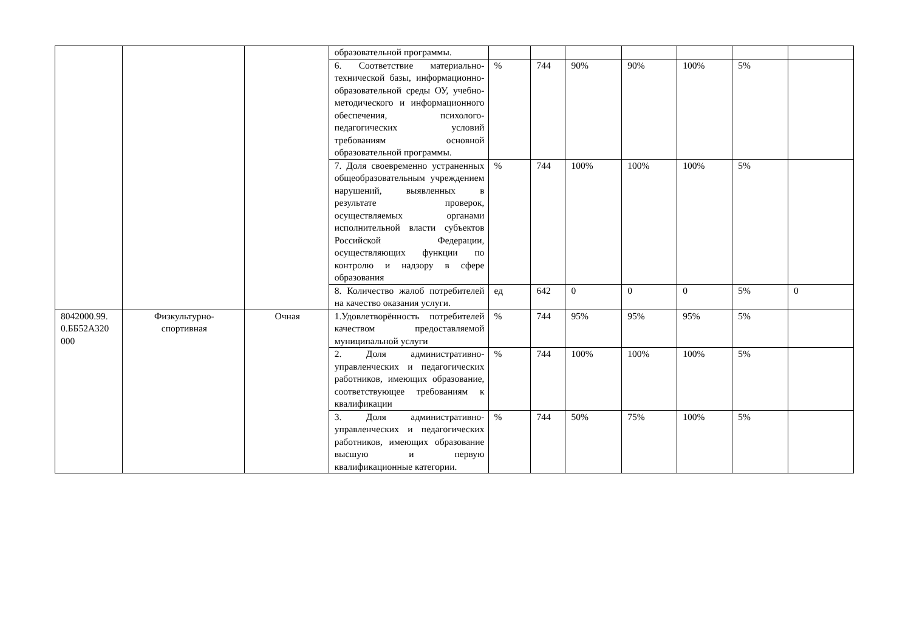| | | | образовательной программы. | | | | | | | |
| | | | 6. Соответствие материально-технической базы, информационно-образовательной среды ОУ, учебно-методического и информационного обеспечения, психолого-педагогических условий требованиям основной образовательной программы. | % | 744 | 90% | 90% | 100% | 5% | |
| | | | 7. Доля своевременно устраненных общеобразовательным учреждением нарушений, выявленных в результате проверок, осуществляемых органами исполнительной власти субъектов Российской Федерации, осуществляющих функции по контролю и надзору в сфере образования | % | 744 | 100% | 100% | 100% | 5% | |
| | | | 8. Количество жалоб потребителей на качество оказания услуги. | ед | 642 | 0 | 0 | 0 | 5% | 0 |
| 8042000.99. 0.ББ52А320 000 | Физкультурно- спортивная | Очная | 1.Удовлетворённость потребителей качеством предоставляемой муниципальной услуги | % | 744 | 95% | 95% | 95% | 5% | |
| | | | 2. Доля административно-управленческих и педагогических работников, имеющих образование, соответствующее требованиям к квалификации | % | 744 | 100% | 100% | 100% | 5% | |
| | | | 3. Доля административно-управленческих и педагогических работников, имеющих образование высшую и первую квалификационные категории. | % | 744 | 50% | 75% | 100% | 5% | |